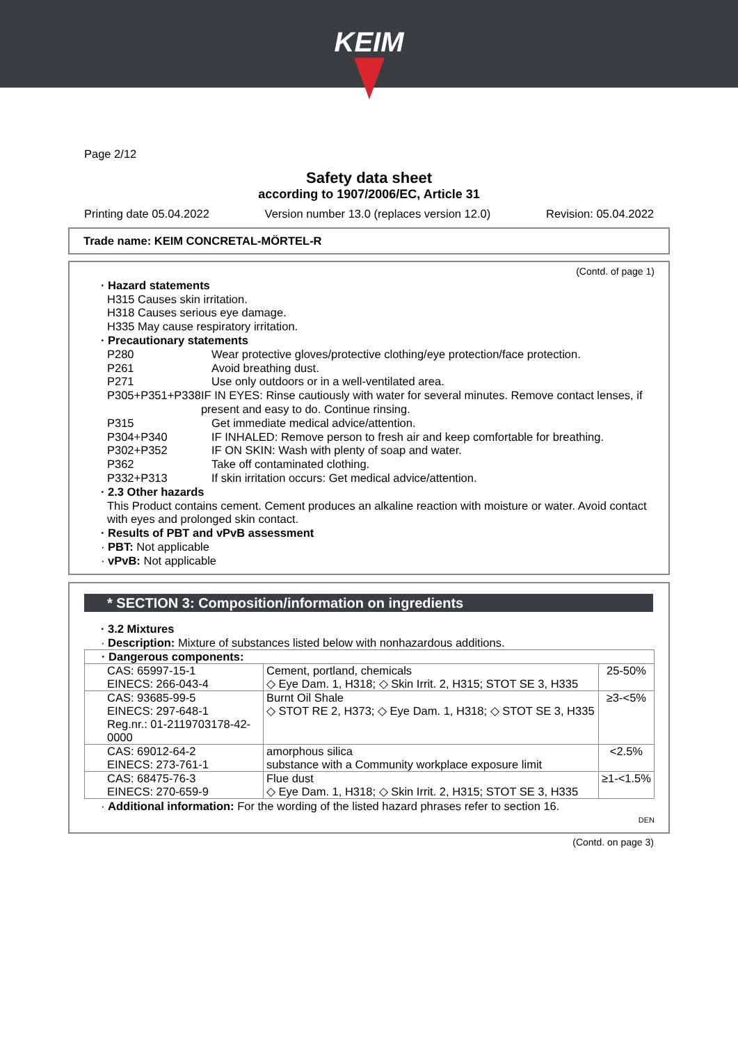KEIM
Page 2/12
Safety data sheet
according to 1907/2006/EC, Article 31
Printing date 05.04.2022 Version number 13.0 (replaces version 12.0) Revision: 05.04.2022
Trade name: KEIM CONCRETAL-MÖRTEL-R
(Contd. of page 1)
· Hazard statements
H315 Causes skin irritation.
H318 Causes serious eye damage.
H335 May cause respiratory irritation.
· Precautionary statements
P280 Wear protective gloves/protective clothing/eye protection/face protection.
P261 Avoid breathing dust.
P271 Use only outdoors or in a well-ventilated area.
P305+P351+P338 IF IN EYES: Rinse cautiously with water for several minutes. Remove contact lenses, if present and easy to do. Continue rinsing.
P315 Get immediate medical advice/attention.
P304+P340 IF INHALED: Remove person to fresh air and keep comfortable for breathing.
P302+P352 IF ON SKIN: Wash with plenty of soap and water.
P362 Take off contaminated clothing.
P332+P313 If skin irritation occurs: Get medical advice/attention.
· 2.3 Other hazards
This Product contains cement. Cement produces an alkaline reaction with moisture or water. Avoid contact with eyes and prolonged skin contact.
· Results of PBT and vPvB assessment
· PBT: Not applicable
· vPvB: Not applicable
* SECTION 3: Composition/information on ingredients
· 3.2 Mixtures
· Description: Mixture of substances listed below with nonhazardous additions.
| · Dangerous components: | | |
| CAS: 65997-15-1 EINECS: 266-043-4 | Cement, portland, chemicals ◇ Eye Dam. 1, H318; ◇ Skin Irrit. 2, H315; STOT SE 3, H335 | 25-50% |
| CAS: 93685-99-5 EINECS: 297-648-1 Reg.nr.: 01-2119703178-42-0000 | Burnt Oil Shale ◇ STOT RE 2, H373; ◇ Eye Dam. 1, H318; ◇ STOT SE 3, H335 | ≥3-<5% |
| CAS: 69012-64-2 EINECS: 273-761-1 | amorphous silica substance with a Community workplace exposure limit | <2.5% |
| CAS: 68475-76-3 EINECS: 270-659-9 | Flue dust ◇ Eye Dam. 1, H318; ◇ Skin Irrit. 2, H315; STOT SE 3, H335 | ≥1-<1.5% |
· Additional information: For the wording of the listed hazard phrases refer to section 16.
DEN
(Contd. on page 3)